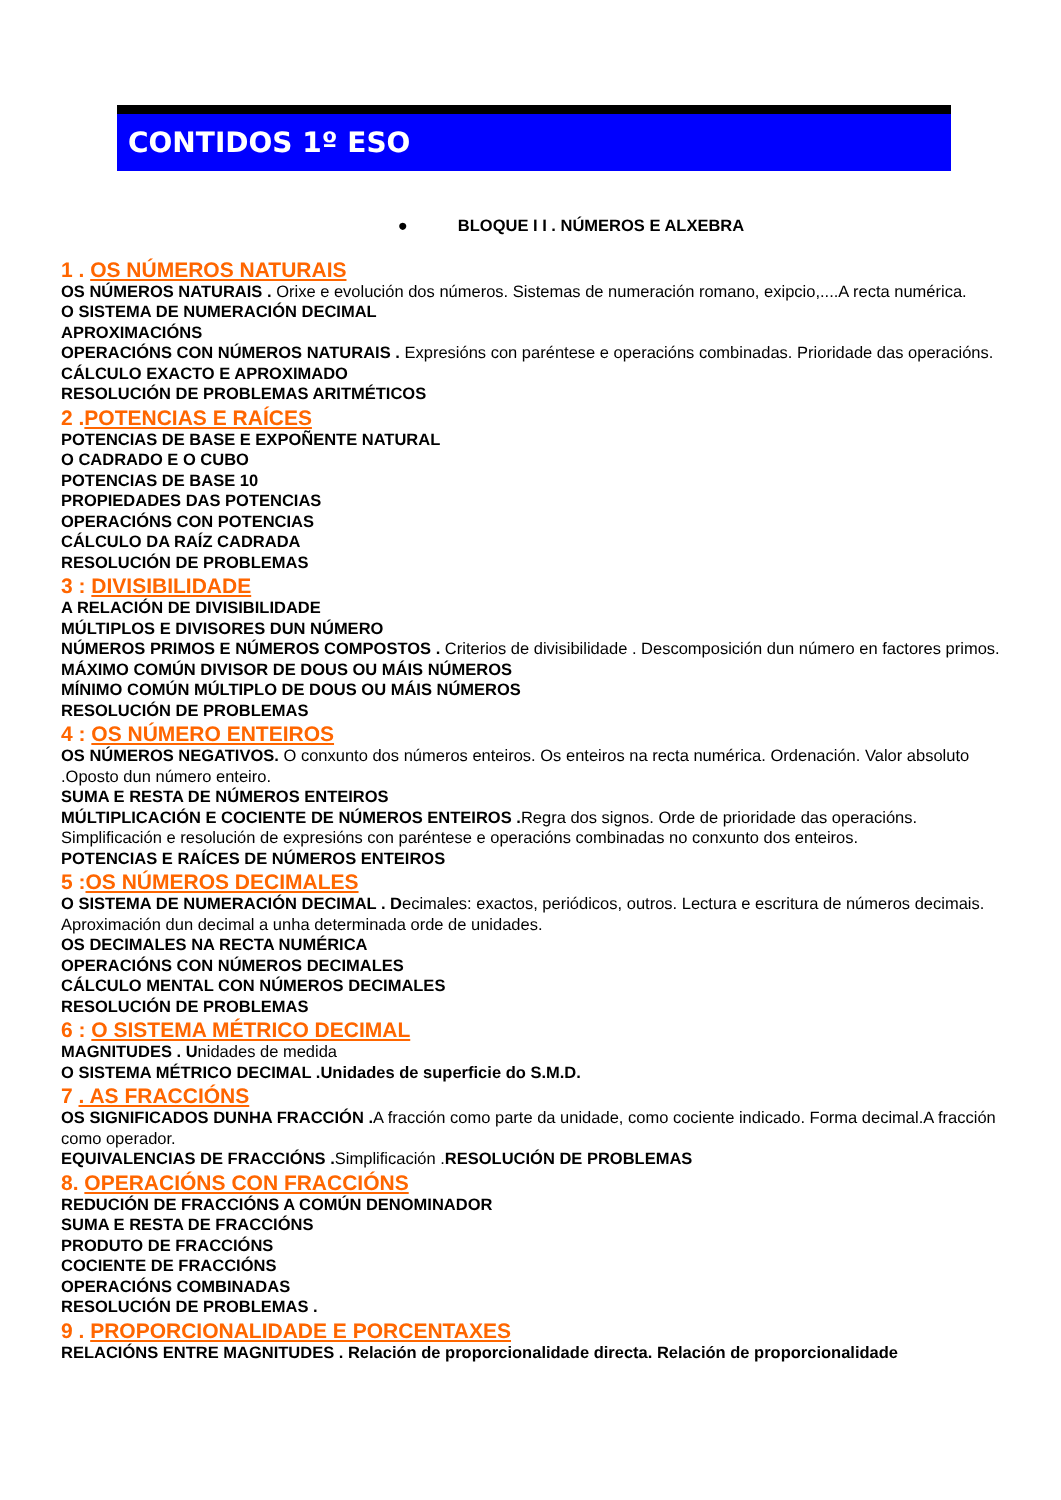CONTIDOS 1º ESO
● BLOQUE I I . NÚMEROS E ALXEBRA
1 . OS NÚMEROS NATURAIS
OS NÚMEROS NATURAIS . Orixe e evolución dos números. Sistemas de numeración romano, exipcio,....A recta numérica.
O SISTEMA DE NUMERACIÓN DECIMAL
APROXIMACIÓNS
OPERACIÓNS CON NÚMEROS NATURAIS . Expresións con paréntese e operacións combinadas. Prioridade das operacións.
CÁLCULO EXACTO E APROXIMADO
RESOLUCIÓN DE PROBLEMAS ARITMÉTICOS
2 .POTENCIAS E RAÍCES
POTENCIAS DE BASE E EXPOÑENTE NATURAL
O CADRADO E O CUBO
POTENCIAS DE BASE 10
PROPIEDADES DAS POTENCIAS
OPERACIÓNS CON POTENCIAS
CÁLCULO DA RAÍZ CADRADA
RESOLUCIÓN DE PROBLEMAS
3 : DIVISIBILIDADE
A RELACIÓN DE DIVISIBILIDADE
MÚLTIPLOS E DIVISORES DUN NÚMERO
NÚMEROS PRIMOS E NÚMEROS COMPOSTOS . Criterios de divisibilidade . Descomposición dun número en factores primos.
MÁXIMO COMÚN DIVISOR DE DOUS OU MÁIS NÚMEROS
MÍNIMO COMÚN MÚLTIPLO DE DOUS OU MÁIS NÚMEROS
RESOLUCIÓN DE PROBLEMAS
4 : OS NÚMERO ENTEIROS
OS NÚMEROS NEGATIVOS. O conxunto dos números enteiros. Os enteiros na recta numérica. Ordenación. Valor absoluto .Oposto dun número enteiro.
SUMA E RESTA DE NÚMEROS ENTEIROS
MÚLTIPLICACIÓN E COCIENTE DE NÚMEROS ENTEIROS . Regra dos signos. Orde de prioridade das operacións. Simplificación e resolución de expresións con paréntese e operacións combinadas no conxunto dos enteiros.
POTENCIAS E RAÍCES DE NÚMEROS ENTEIROS
5 :OS NÚMEROS DECIMALES
O SISTEMA DE NUMERACIÓN DECIMAL . Decimales: exactos, periódicos, outros. Lectura e escritura de números decimais. Aproximación dun decimal a unha determinada orde de unidades.
OS DECIMALES NA RECTA NUMÉRICA
OPERACIÓNS CON NÚMEROS DECIMALES
CÁLCULO MENTAL CON NÚMEROS DECIMALES
RESOLUCIÓN DE PROBLEMAS
6 : O SISTEMA MÉTRICO DECIMAL
MAGNITUDES . Unidades de medida
O SISTEMA MÉTRICO DECIMAL .Unidades de superficie do S.M.D.
7 . AS FRACCIÓNS
OS SIGNIFICADOS DUNHA FRACCIÓN . A fracción como parte da unidade, como cociente indicado. Forma decimal.A fracción como operador.
EQUIVALENCIAS DE FRACCIÓNS . Simplificación .RESOLUCIÓN DE PROBLEMAS
8. OPERACIÓNS CON FRACCIÓNS
REDUCIÓN DE FRACCIÓNS A COMÚN DENOMINADOR
SUMA E RESTA DE FRACCIÓNS
PRODUTO DE FRACCIÓNS
COCIENTE DE FRACCIÓNS
OPERACIÓNS COMBINADAS
RESOLUCIÓN DE PROBLEMAS .
9 . PROPORCIONALIDADE E PORCENTAXES
RELACIÓNS ENTRE MAGNITUDES . Relación de proporcionalidade directa. Relación de proporcionalidade